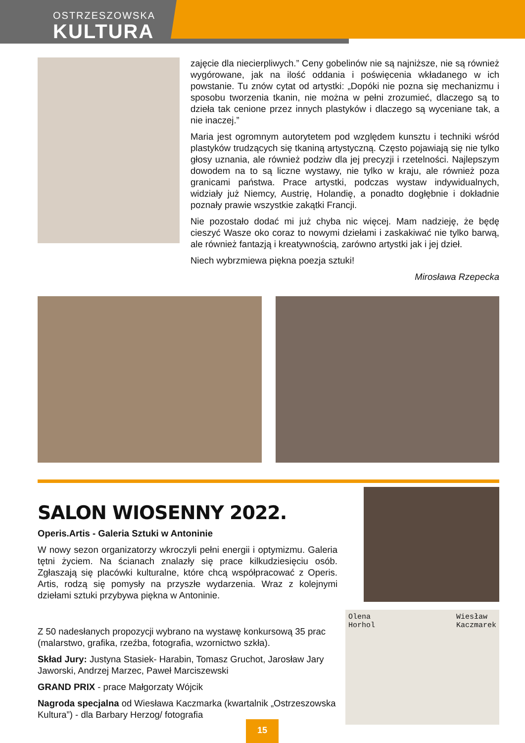OSTRZESZOWSKA
KULTURA
zajęcie dla niecierpliwych.” Ceny gobelinów nie są najniższe, nie są również wygórowane, jak na ilość oddania i poświęcenia wkładanego w ich powstanie. Tu znów cytat od artystki: „Dopóki nie pozna się mechanizmu i sposobu tworzenia tkanin, nie można w pełni zrozumieć, dlaczego są to dzieła tak cenione przez innych plastyków i dlaczego są wyceniane tak, a nie inaczej.”
Maria jest ogromnym autorytetem pod względem kunsztu i techniki wśród plastyków trudzących się tkaniną artystyczną. Często pojawiają się nie tylko głosy uznania, ale również podziw dla jej precyzji i rzetelności. Najlepszym dowodem na to są liczne wystawy, nie tylko w kraju, ale również poza granicami państwa. Prace artystki, podczas wystaw indywidualnych, widziały już Niemcy, Austrię, Holandię, a ponadto dogłębnie i dokładnie poznały prawie wszystkie zakątki Francji.
Nie pozostało dodać mi już chyba nic więcej. Mam nadzieję, że będę cieszyć Wasze oko coraz to nowymi dziełami i zaskakiwać nie tylko barwą, ale również fantazją i kreatywnością, zarówno artystki jak i jej dzieł.
Niech wybrzmiewa piękna poezja sztuki!
Mirosława Rzepecka
SALON WIOSENNY 2022.
Operis.Artis - Galeria Sztuki w Antoninie
W nowy sezon organizatorzy wkroczyli pełni energii i optymizmu. Galeria tętni życiem. Na ścianach znalazły się prace kilkudziesięciu osób. Zgłaszają się placówki kulturalne, które chcą współpracować z Operis. Artis, rodzą się pomysły na przyszłe wydarzenia. Wraz z kolejnymi dziełami sztuki przybywa piękna w Antoninie.
Z 50 nadesłanych propozycji wybrano na wystawę konkursową 35 prac (malarstwo, grafika, rzeźba, fotografia, wzornictwo szkła).
Skład Jury: Justyna Stasiek- Harabin, Tomasz Gruchot, Jarosław Jary Jaworski, Andrzej Marzec, Paweł Marciszewski
GRAND PRIX - prace Małgorzaty Wójcik
Nagroda specjalna od Wiesława Kaczmarka (kwartalnik „Ostrzeszowska Kultura”) - dla Barbary Herzog/ fotografia
Olena
Horhol Wiesław
Kaczmarek
15